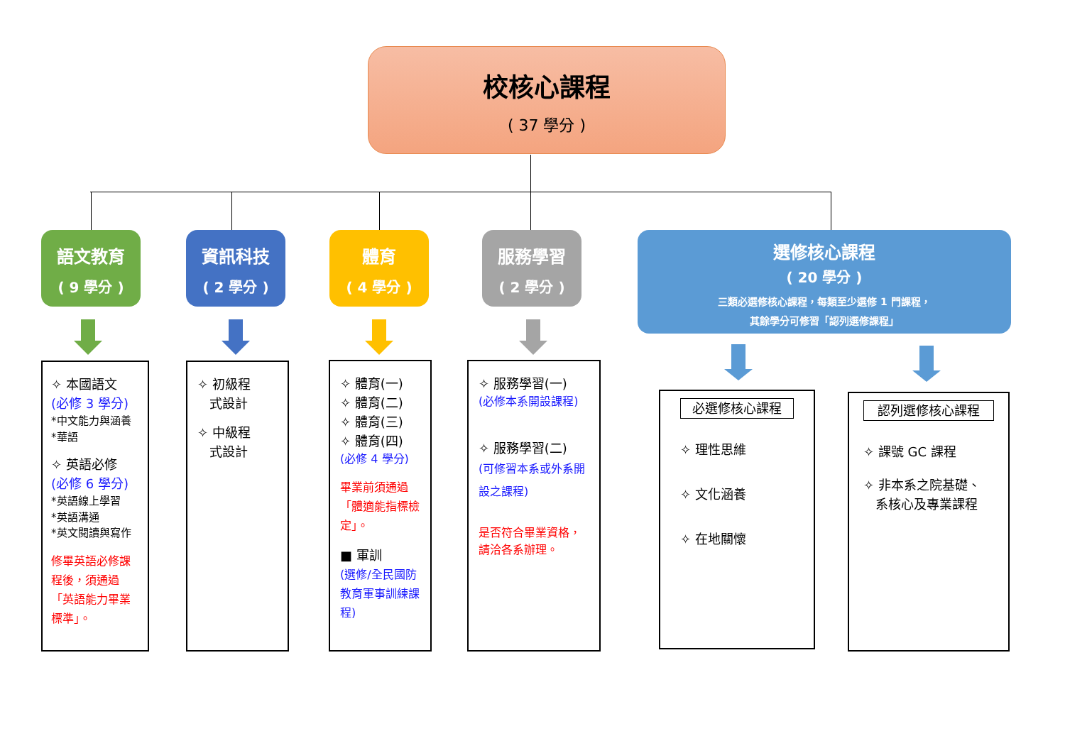校核心課程
( 37 學分 )
語文教育
( 9 學分 )
資訊科技
( 2 學分 )
體育
( 4 學分 )
服務學習
( 2 學分 )
選修核心課程
( 20 學分 )
三類必選修核心課程，每類至少選修 1 門課程，
其餘學分可修習「認列選修課程」
✧ 本國語文
(必修 3 學分)
*中文能力與涵養
*華語
✧ 英語必修
(必修 6 學分)
*英語線上學習
*英語溝通
*英文閱讀與寫作
修畢英語必修課程後，須通過「英語能力畢業標準」。
✧ 初級程
式設計
✧ 中級程
式設計
✧ 體育(一)
✧ 體育(二)
✧ 體育(三)
✧ 體育(四)
(必修 4 學分)
畢業前須通過「體適能指標檢定」。
■ 軍訓
(選修/全民國防教育軍事訓練課程)
✧ 服務學習(一)
(必修本系開設課程)
✧ 服務學習(二)
(可修習本系或外系開設之課程)
是否符合畢業資格，請洽各系辦理。
必選修核心課程
✧ 理性思維
✧ 文化涵養
✧ 在地關懷
認列選修核心課程
✧ 課號 GC 課程
✧ 非本系之院基礎、
系核心及專業課程